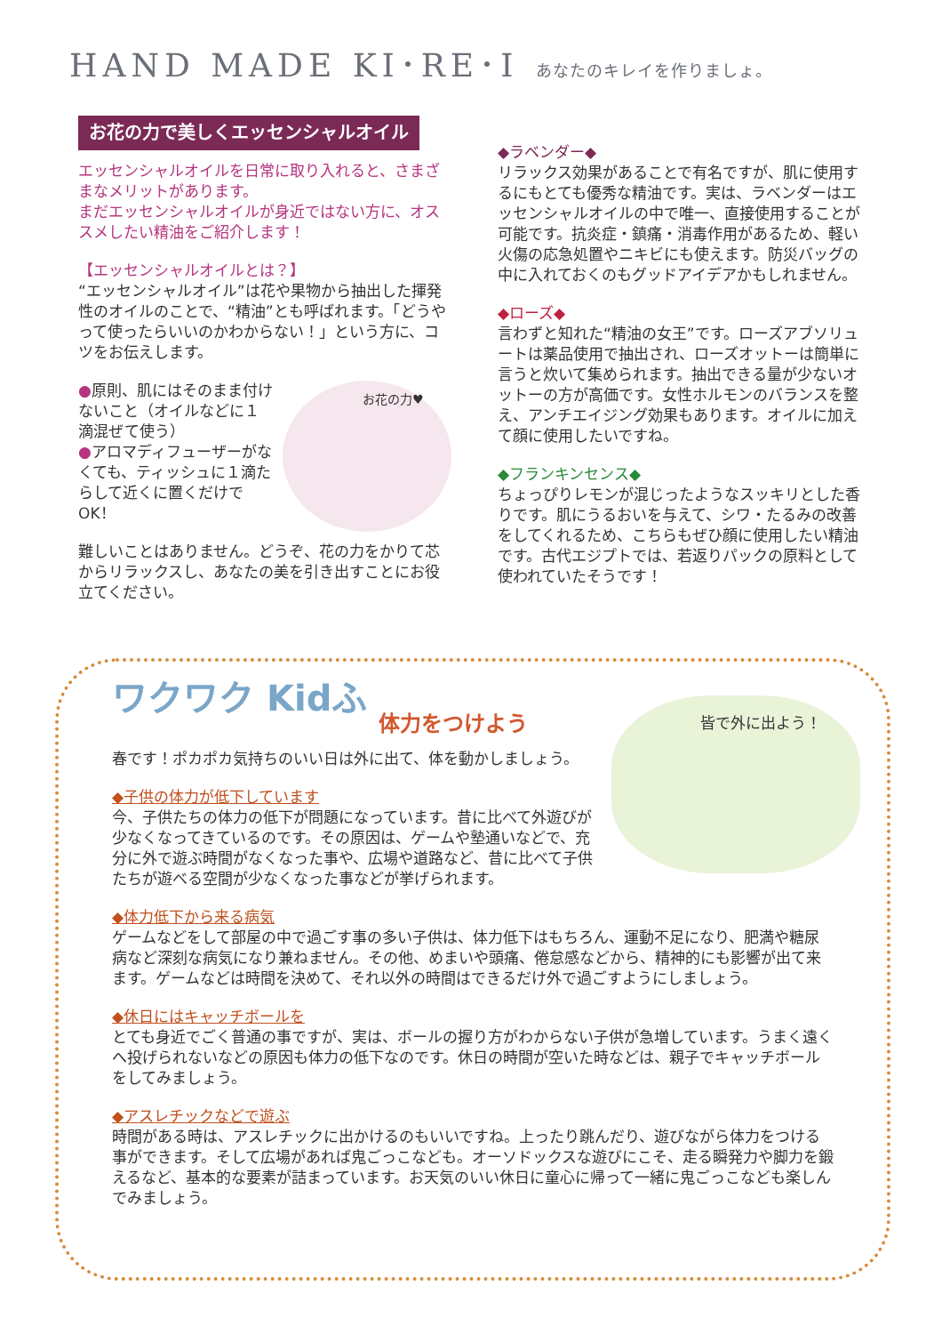HAND MADE KI･RE･I あなたのキレイを作りましょ。
お花の力で美しくエッセンシャルオイル
エッセンシャルオイルを日常に取り入れると、さまざまなメリットがあります。
まだエッセンシャルオイルが身近ではない方に、オススメしたい精油をご紹介します！
【エッセンシャルオイルとは？】
“エッセンシャルオイル”は花や果物から抽出した揮発性のオイルのことで、“精油”とも呼ばれます。「どうやって使ったらいいのかわからない！」という方に、コツをお伝えします。
●原則、肌にはそのまま付けないこと（オイルなどに１滴混ぜて使う）
●アロマディフューザーがなくても、ティッシュに１滴たらして近くに置くだけでOK！
お花の力♥
難しいことはありません。どうぞ、花の力をかりて芯からリラックスし、あなたの美を引き出すことにお役立てください。
◆ラベンダー◆
リラックス効果があることで有名ですが、肌に使用するにもとても優秀な精油です。実は、ラベンダーはエッセンシャルオイルの中で唯一、直接使用することが可能です。抗炎症・鎮痛・消毒作用があるため、軽い火傷の応急処置やニキビにも使えます。防災バッグの中に入れておくのもグッドアイデアかもしれません。
◆ローズ◆
言わずと知れた“精油の女王”です。ローズアブソリュートは薬品使用で抽出され、ローズオットーは簡単に言うと炊いて集められます。抽出できる量が少ないオットーの方が高価です。女性ホルモンのバランスを整え、アンチエイジング効果もあります。オイルに加えて顔に使用したいですね。
◆フランキンセンス◆
ちょっぴりレモンが混じったようなスッキリとした香りです。肌にうるおいを与えて、シワ・たるみの改善をしてくれるため、こちらもぜひ顔に使用したい精油です。古代エジプトでは、若返りパックの原料として使われていたそうです！
ワクワク Kidふ
体力をつけよう
皆で外に出よう！
春です！ポカポカ気持ちのいい日は外に出て、体を動かしましょう。
◆子供の体力が低下しています
今、子供たちの体力の低下が問題になっています。昔に比べて外遊びが少なくなってきているのです。その原因は、ゲームや塾通いなどで、充分に外で遊ぶ時間がなくなった事や、広場や道路など、昔に比べて子供たちが遊べる空間が少なくなった事などが挙げられます。
◆体力低下から来る病気
ゲームなどをして部屋の中で過ごす事の多い子供は、体力低下はもちろん、運動不足になり、肥満や糖尿病など深刻な病気になり兼ねません。その他、めまいや頭痛、倦怠感などから、精神的にも影響が出て来ます。ゲームなどは時間を決めて、それ以外の時間はできるだけ外で過ごすようにしましょう。
◆休日にはキャッチボールを
とても身近でごく普通の事ですが、実は、ボールの握り方がわからない子供が急増しています。うまく遠くへ投げられないなどの原因も体力の低下なのです。休日の時間が空いた時などは、親子でキャッチボールをしてみましょう。
◆アスレチックなどで遊ぶ
時間がある時は、アスレチックに出かけるのもいいですね。上ったり跳んだり、遊びながら体力をつける事ができます。そして広場があれば鬼ごっこなども。オーソドックスな遊びにこそ、走る瞬発力や脚力を鍛えるなど、基本的な要素が詰まっています。お天気のいい休日に童心に帰って一緒に鬼ごっこなども楽しんでみましょう。